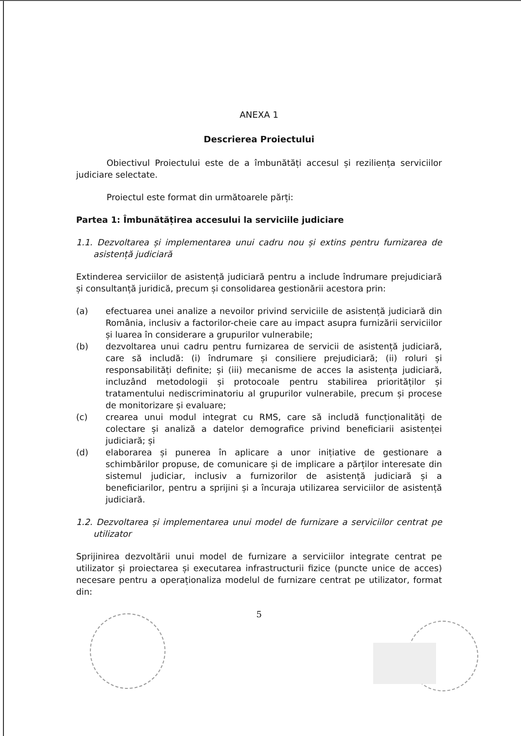ANEXA 1
Descrierea Proiectului
Obiectivul Proiectului este de a îmbunătăți accesul și reziliența serviciilor judiciare selectate.
Proiectul este format din următoarele părți:
Partea 1: Îmbunătățirea accesului la serviciile judiciare
1.1. Dezvoltarea și implementarea unui cadru nou și extins pentru furnizarea de asistență judiciară
Extinderea serviciilor de asistență judiciară pentru a include îndrumare prejudiciară și consultanță juridică, precum și consolidarea gestionării acestora prin:
(a) efectuarea unei analize a nevoilor privind serviciile de asistență judiciară din România, inclusiv a factorilor-cheie care au impact asupra furnizării serviciilor și luarea în considerare a grupurilor vulnerabile;
(b) dezvoltarea unui cadru pentru furnizarea de servicii de asistență judiciară, care să includă: (i) îndrumare și consiliere prejudiciară; (ii) roluri și responsabilități definite; și (iii) mecanisme de acces la asistența judiciară, incluzând metodologii și protocoale pentru stabilirea priorităților și tratamentului nediscriminatoriu al grupurilor vulnerabile, precum și procese de monitorizare și evaluare;
(c) crearea unui modul integrat cu RMS, care să includă funcționalități de colectare și analiză a datelor demografice privind beneficiarii asistenței judiciară; și
(d) elaborarea și punerea în aplicare a unor inițiative de gestionare a schimbărilor propuse, de comunicare și de implicare a părților interesate din sistemul judiciar, inclusiv a furnizorilor de asistență judiciară și a beneficiarilor, pentru a sprijini și a încuraja utilizarea serviciilor de asistență judiciară.
1.2. Dezvoltarea și implementarea unui model de furnizare a serviciilor centrat pe utilizator
Sprijinirea dezvoltării unui model de furnizare a serviciilor integrate centrat pe utilizator și proiectarea și executarea infrastructurii fizice (puncte unice de acces) necesare pentru a operaționaliza modelul de furnizare centrat pe utilizator, format din:
5